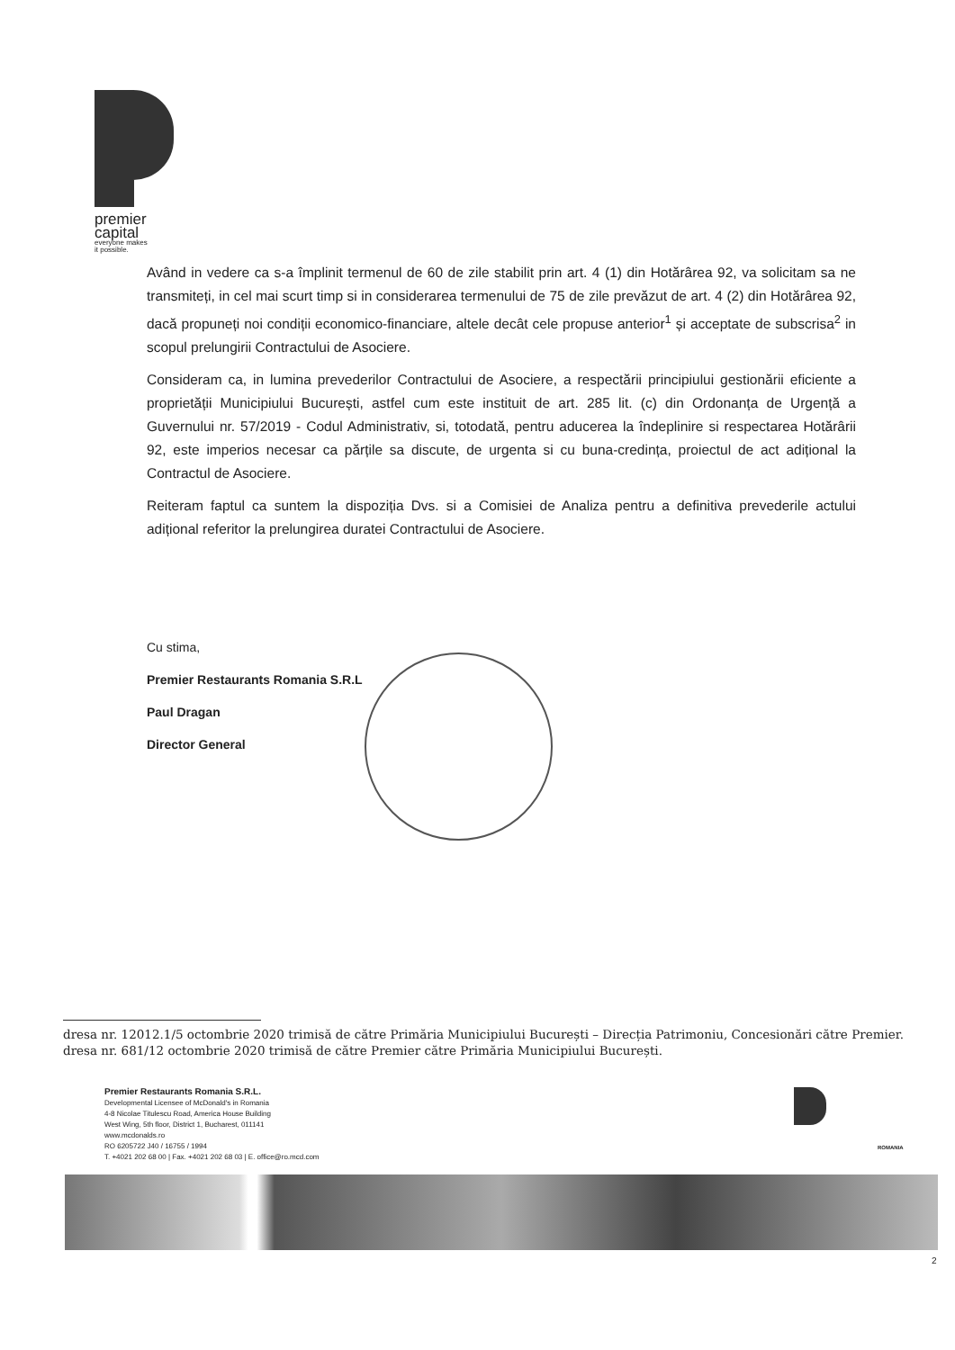premier
capital
everyone makes
it possible.
Având in vedere ca s-a împlinit termenul de 60 de zile stabilit prin art. 4 (1) din Hotărârea 92, va solicitam sa ne transmiteți, in cel mai scurt timp si in considerarea termenului de 75 de zile prevăzut de art. 4 (2) din Hotărârea 92, dacă propuneți noi condiții economico-financiare, altele decât cele propuse anterior<sup>1</sup> și acceptate de subscrisa<sup>2</sup> in scopul prelungirii Contractului de Asociere.
Consideram ca, in lumina prevederilor Contractului de Asociere, a respectării principiului gestionării eficiente a proprietății Municipiului București, astfel cum este instituit de art. 285 lit. (c) din Ordonanța de Urgență a Guvernului nr. 57/2019 - Codul Administrativ, si, totodată, pentru aducerea la îndeplinire si respectarea Hotărârii 92, este imperios necesar ca părțile sa discute, de urgenta si cu buna-credința, proiectul de act adițional la Contractul de Asociere.
Reiteram faptul ca suntem la dispoziția Dvs. si a Comisiei de Analiza pentru a definitiva prevederile actului adițional referitor la prelungirea duratei Contractului de Asociere.
Cu stima,
Premier Restaurants Romania S.R.L
Paul Dragan
Director General
dresa nr. 12012.1/5 octombrie 2020 trimisă de către Primăria Municipiului București – Direcția Patrimoniu, Concesionări către Premier.
dresa nr. 681/12 octombrie 2020 trimisă de către Premier către Primăria Municipiului București.
Premier Restaurants Romania S.R.L.
Developmental Licensee of McDonald's in Romania
4-8 Nicolae Titulescu Road, America House Building
West Wing, 5th floor, District 1, Bucharest, 011141
www.mcdonalds.ro
RO 6205722 J40 / 16755 / 1994
T. +4021 202 68 00 | Fax. +4021 202 68 03 | E. office@ro.mcd.com
ROMANIA
2